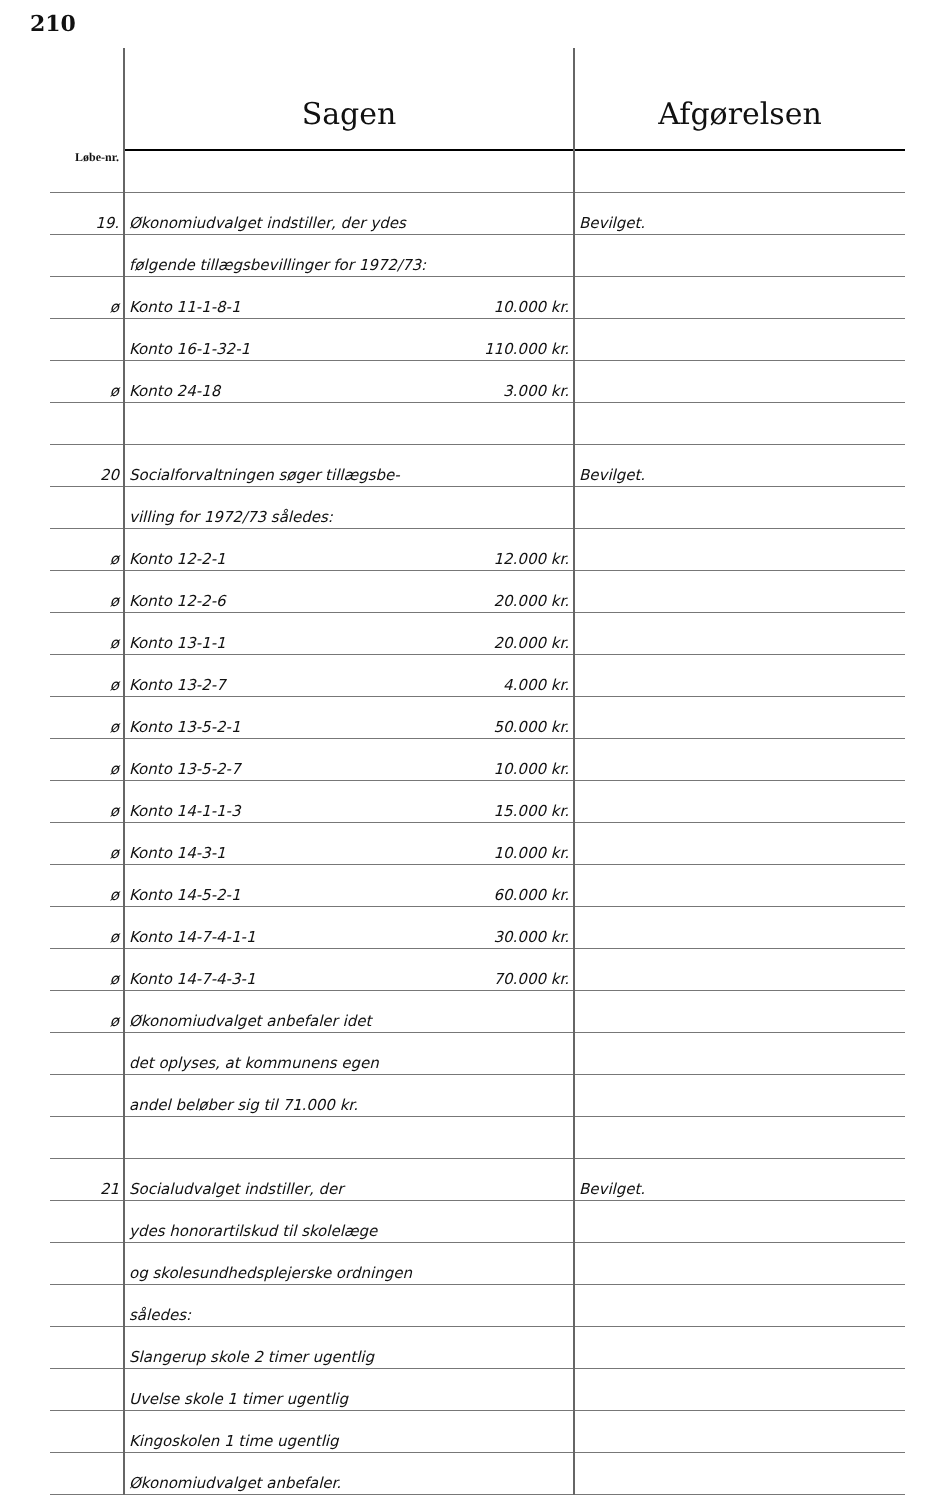210
| | Sagen | Afgørelsen |
| --- | --- | --- |
| Løbe-nr. | | |
| 19. | Økonomiudvalget indstiller, der ydes | Bevilget. |
| | følgende tillægsbevillinger for 1972/73: | |
| ø | Konto 11-1-8-1 10.000 kr. | |
| | Konto 16-1-32-1 110.000 kr. | |
| ø | Konto 24-18 3.000 kr. | |
| 20 | Socialforvaltningen søger tillægsbe- | Bevilget. |
| | villing for 1972/73 således: | |
| ø | Konto 12-2-1 12.000 kr. | |
| ø | Konto 12-2-6 20.000 kr. | |
| ø | Konto 13-1-1 20.000 kr. | |
| ø | Konto 13-2-7 4.000 kr. | |
| ø | Konto 13-5-2-1 50.000 kr. | |
| ø | Konto 13-5-2-7 10.000 kr. | |
| ø | Konto 14-1-1-3 15.000 kr. | |
| ø | Konto 14-3-1 10.000 kr. | |
| ø | Konto 14-5-2-1 60.000 kr. | |
| ø | Konto 14-7-4-1-1 30.000 kr. | |
| ø | Konto 14-7-4-3-1 70.000 kr. | |
| ø | Økonomiudvalget anbefaler idet | |
| | det oplyses, at kommunens egen | |
| | andel beløber sig til 71.000 kr. | |
| 21 | Socialudvalget indstiller, der | Bevilget. |
| | ydes honorartilskud til skolelæge | |
| | og skolesundhedsplejerske ordningen | |
| | således: | |
| | Slangerup skole 2 timer ugentlig | |
| | Uvelse skole 1 timer ugentlig | |
| | Kingoskolen 1 time ugentlig | |
| | Økonomiudvalget anbefaler. | |